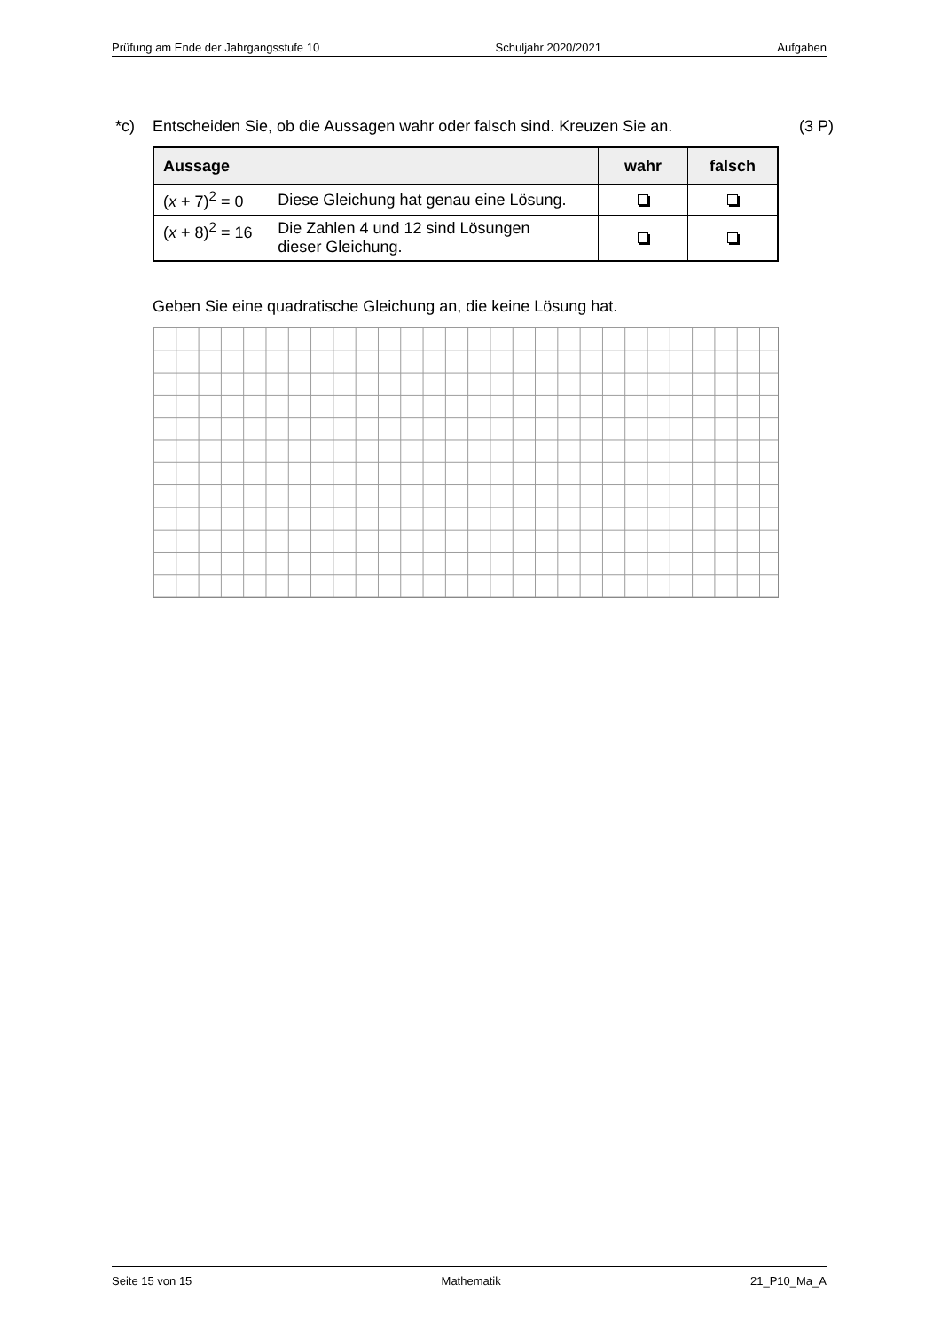Prüfung am Ende der Jahrgangsstufe 10 Schuljahr 2020/2021 Aufgaben
*c) Entscheiden Sie, ob die Aussagen wahr oder falsch sind. Kreuzen Sie an. (3 P)
| Aussage | | wahr | falsch |
| --- | --- | --- | --- |
| ( x + 7)<sup>2</sup> = 0 | Diese Gleichung hat genau eine Lösung. | | |
| ( x + 8)<sup>2</sup> = 16 | Die Zahlen 4 und 12 sind Lösungen dieser Gleichung. | | |
Geben Sie eine quadratische Gleichung an, die keine Lösung hat.
Seite 15 von 15 Mathematik 21_P10_Ma_A